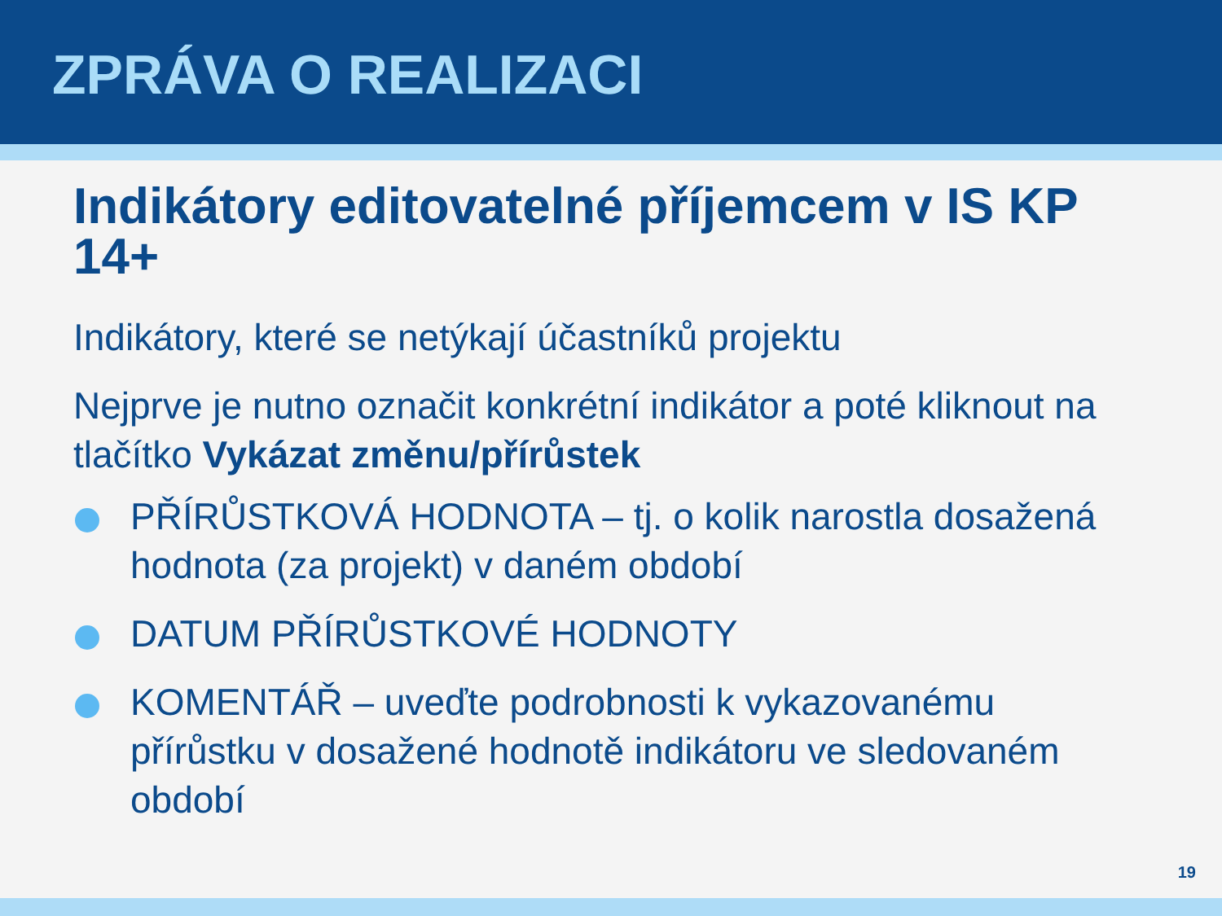ZPRÁVA O REALIZACI
Indikátory editovatelné příjemcem v IS KP 14+
Indikátory, které se netýkají účastníků projektu
Nejprve je nutno označit konkrétní indikátor a poté kliknout na tlačítko Vykázat změnu/přírůstek
PŘÍRŮSTKOVÁ HODNOTA – tj. o kolik narostla dosažená hodnota (za projekt) v daném období
DATUM PŘÍRŮSTKOVÉ HODNOTY
KOMENTÁŘ – uveďte podrobnosti k vykazovanému přírůstku v dosažené hodnotě indikátoru ve sledovaném období
19